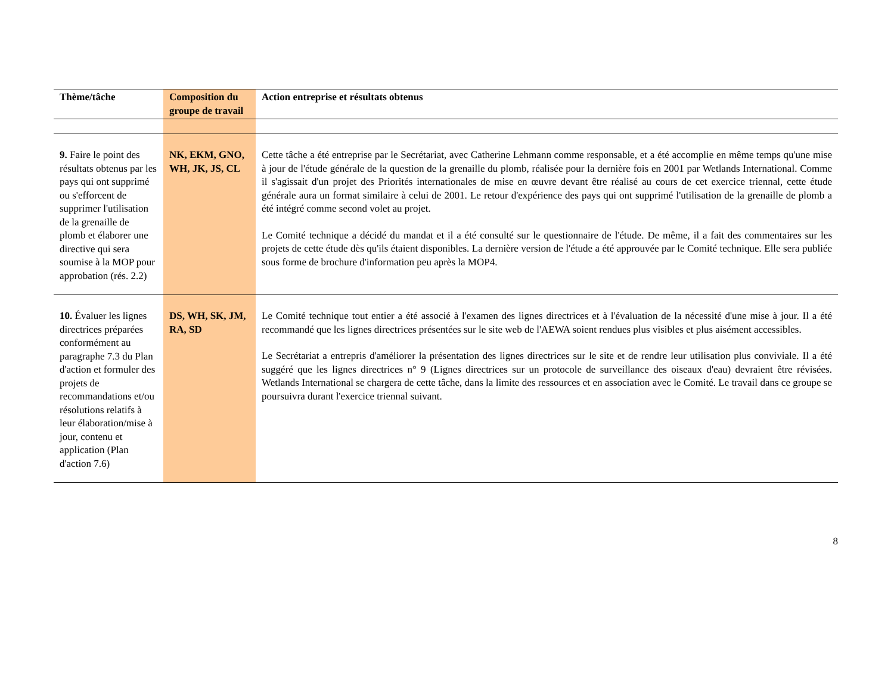| Thème/tâche | Composition du groupe de travail | Action entreprise et résultats obtenus |
| --- | --- | --- |
| 9. Faire le point des résultats obtenus par les pays qui ont supprimé ou s'efforcent de supprimer l'utilisation de la grenaille de plomb et élaborer une directive qui sera soumise à la MOP pour approbation (rés. 2.2) | NK, EKM, GNO, WH, JK, JS, CL | Cette tâche a été entreprise par le Secrétariat, avec Catherine Lehmann comme responsable, et a été accomplie en même temps qu'une mise à jour de l'étude générale de la question de la grenaille du plomb, réalisée pour la dernière fois en 2001 par Wetlands International. Comme il s'agissait d'un projet des Priorités internationales de mise en œuvre devant être réalisé au cours de cet exercice triennal, cette étude générale aura un format similaire à celui de 2001. Le retour d'expérience des pays qui ont supprimé l'utilisation de la grenaille de plomb a été intégré comme second volet au projet. Le Comité technique a décidé du mandat et il a été consulté sur le questionnaire de l'étude. De même, il a fait des commentaires sur les projets de cette étude dès qu'ils étaient disponibles. La dernière version de l'étude a été approuvée par le Comité technique. Elle sera publiée sous forme de brochure d'information peu après la MOP4. |
| 10. Évaluer les lignes directrices préparées conformément au paragraphe 7.3 du Plan d'action et formuler des projets de recommandations et/ou résolutions relatifs à leur élaboration/mise à jour, contenu et application (Plan d'action 7.6) | DS, WH, SK, JM, RA, SD | Le Comité technique tout entier a été associé à l'examen des lignes directrices et à l'évaluation de la nécessité d'une mise à jour. Il a été recommandé que les lignes directrices présentées sur le site web de l'AEWA soient rendues plus visibles et plus aisément accessibles. Le Secrétariat a entrepris d'améliorer la présentation des lignes directrices sur le site et de rendre leur utilisation plus conviviale. Il a été suggéré que les lignes directrices n° 9 (Lignes directrices sur un protocole de surveillance des oiseaux d'eau) devraient être révisées. Wetlands International se chargera de cette tâche, dans la limite des ressources et en association avec le Comité. Le travail dans ce groupe se poursuivra durant l'exercice triennal suivant. |
8